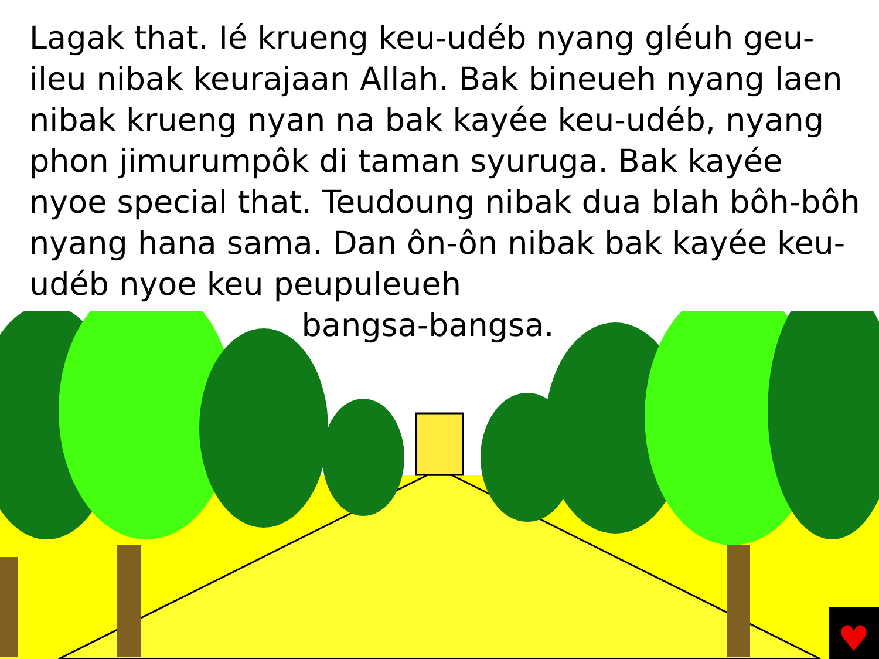Lagak that. Ié krueng keu-udéb nyang gléuh geu-ileu nibak keurajaan Allah. Bak bineueh nyang laen nibak krueng nyan na bak kayée keu-udéb, nyang phon jimurumpôk di taman syuruga. Bak kayée nyoe special that. Teudoung nibak dua blah bôh-bôh nyang hana sama. Dan ôn-ôn nibak bak kayée keu-udéb nyoe keu peupuleueh
bangsa-bangsa.
♥